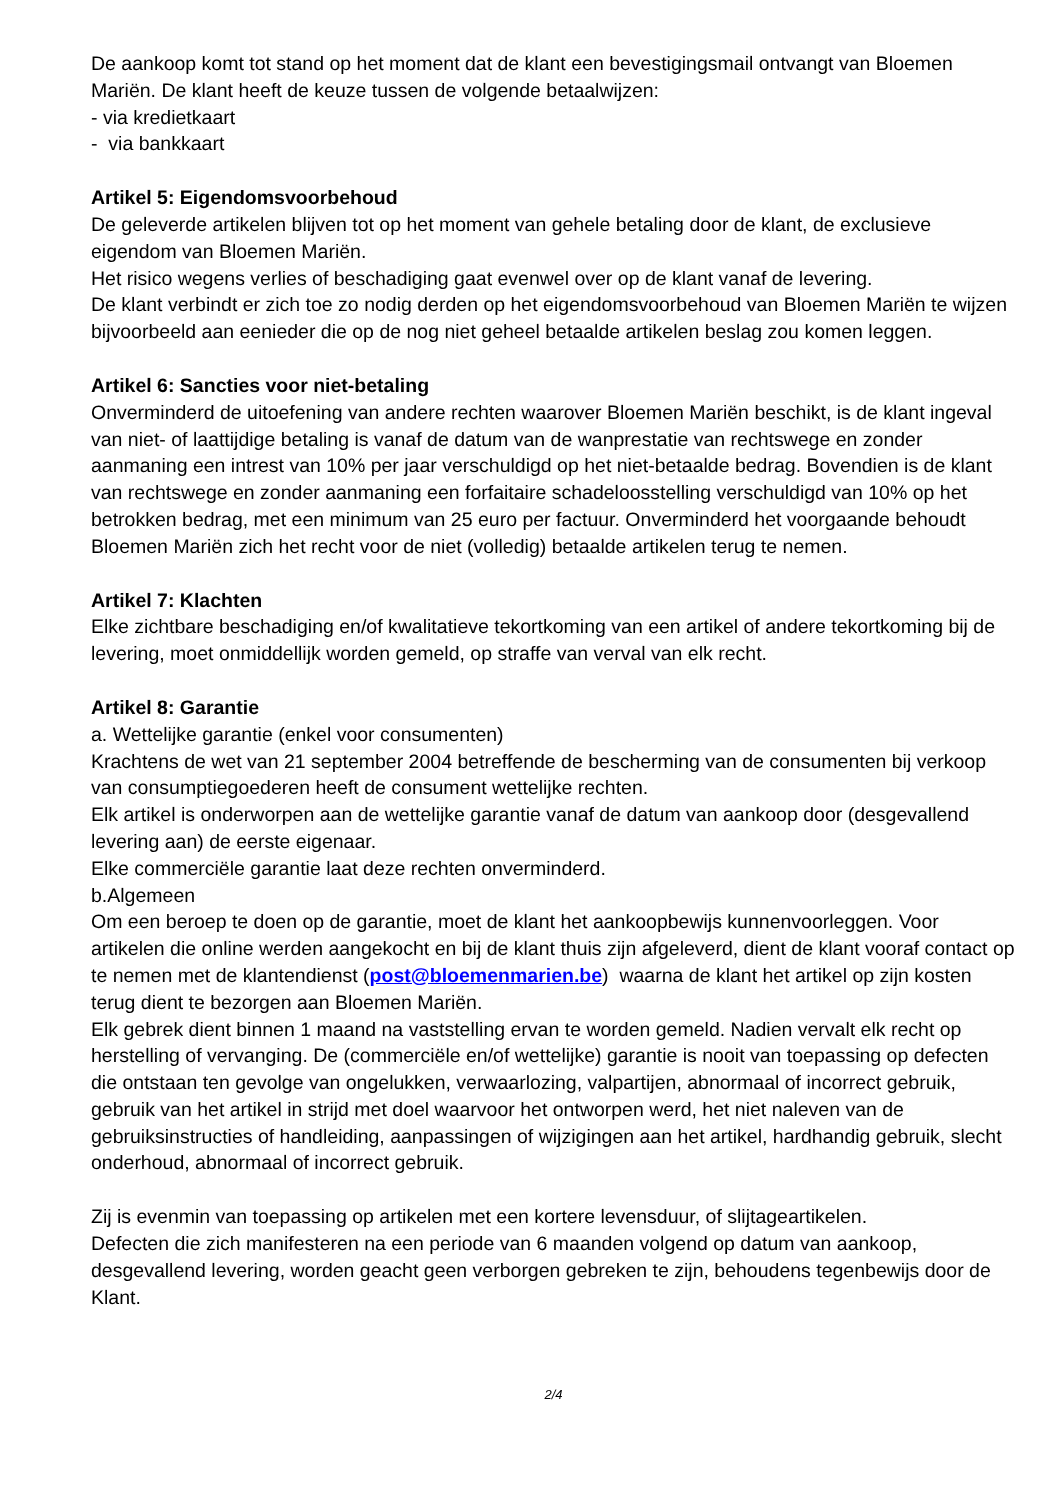De aankoop komt tot stand op het moment dat de klant een bevestigingsmail ontvangt van Bloemen Mariën. De klant heeft de keuze tussen de volgende betaalwijzen:
- via kredietkaart
- via bankkaart
Artikel 5: Eigendomsvoorbehoud
De geleverde artikelen blijven tot op het moment van gehele betaling door de klant, de exclusieve eigendom van Bloemen Mariën.
Het risico wegens verlies of beschadiging gaat evenwel over op de klant vanaf de levering.
De klant verbindt er zich toe zo nodig derden op het eigendomsvoorbehoud van Bloemen Mariën te wijzen bijvoorbeeld aan eenieder die op de nog niet geheel betaalde artikelen beslag zou komen leggen.
Artikel 6: Sancties voor niet-betaling
Onverminderd de uitoefening van andere rechten waarover Bloemen Mariën beschikt, is de klant ingeval van niet- of laattijdige betaling is vanaf de datum van de wanprestatie van rechtswege en zonder aanmaning een intrest van 10% per jaar verschuldigd op het niet-betaalde bedrag. Bovendien is de klant van rechtswege en zonder aanmaning een forfaitaire schadeloosstelling verschuldigd van 10% op het betrokken bedrag, met een minimum van 25 euro per factuur. Onverminderd het voorgaande behoudt Bloemen Mariën zich het recht voor de niet (volledig) betaalde artikelen terug te nemen.
Artikel 7: Klachten
Elke zichtbare beschadiging en/of kwalitatieve tekortkoming van een artikel of andere tekortkoming bij de levering, moet onmiddellijk worden gemeld, op straffe van verval van elk recht.
Artikel 8: Garantie
a. Wettelijke garantie (enkel voor consumenten)
Krachtens de wet van 21 september 2004 betreffende de bescherming van de consumenten bij verkoop van consumptiegoederen heeft de consument wettelijke rechten.
Elk artikel is onderworpen aan de wettelijke garantie vanaf de datum van aankoop door (desgevallend levering aan) de eerste eigenaar.
Elke commerciële garantie laat deze rechten onverminderd.
b.Algemeen
Om een beroep te doen op de garantie, moet de klant het aankoopbewijs kunnenvoorleggen. Voor artikelen die online werden aangekocht en bij de klant thuis zijn afgeleverd, dient de klant vooraf contact op te nemen met de klantendienst (post@bloemenmarien.be) waarna de klant het artikel op zijn kosten terug dient te bezorgen aan Bloemen Mariën.
Elk gebrek dient binnen 1 maand na vaststelling ervan te worden gemeld. Nadien vervalt elk recht op herstelling of vervanging. De (commerciële en/of wettelijke) garantie is nooit van toepassing op defecten die ontstaan ten gevolge van ongelukken, verwaarlozing, valpartijen, abnormaal of incorrect gebruik, gebruik van het artikel in strijd met doel waarvoor het ontworpen werd, het niet naleven van de gebruiksinstructies of handleiding, aanpassingen of wijzigingen aan het artikel, hardhandig gebruik, slecht onderhoud, abnormaal of incorrect gebruik.
Zij is evenmin van toepassing op artikelen met een kortere levensduur, of slijtageartikelen.
Defecten die zich manifesteren na een periode van 6 maanden volgend op datum van aankoop, desgevallend levering, worden geacht geen verborgen gebreken te zijn, behoudens tegenbewijs door de Klant.
2/4